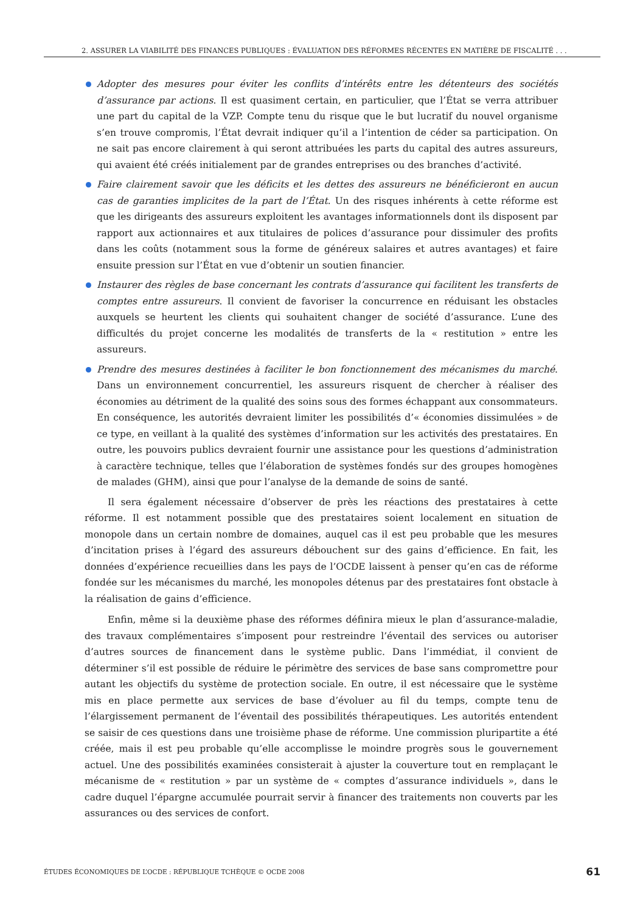2. ASSURER LA VIABILITÉ DES FINANCES PUBLIQUES : ÉVALUATION DES RÉFORMES RÉCENTES EN MATIÈRE DE FISCALITÉ . . .
Adopter des mesures pour éviter les conflits d’intérêts entre les détenteurs des sociétés d’assurance par actions. Il est quasiment certain, en particulier, que l’État se verra attribuer une part du capital de la VZP. Compte tenu du risque que le but lucratif du nouvel organisme s’en trouve compromis, l’État devrait indiquer qu’il a l’intention de céder sa participation. On ne sait pas encore clairement à qui seront attribuées les parts du capital des autres assureurs, qui avaient été créés initialement par de grandes entreprises ou des branches d’activité.
Faire clairement savoir que les déficits et les dettes des assureurs ne bénéficieront en aucun cas de garanties implicites de la part de l’État. Un des risques inhérents à cette réforme est que les dirigeants des assureurs exploitent les avantages informationnels dont ils disposent par rapport aux actionnaires et aux titulaires de polices d’assurance pour dissimuler des profits dans les coûts (notamment sous la forme de généreux salaires et autres avantages) et faire ensuite pression sur l’État en vue d’obtenir un soutien financier.
Instaurer des règles de base concernant les contrats d’assurance qui facilitent les transferts de comptes entre assureurs. Il convient de favoriser la concurrence en réduisant les obstacles auxquels se heurtent les clients qui souhaitent changer de société d’assurance. L’une des difficultés du projet concerne les modalités de transferts de la « restitution » entre les assureurs.
Prendre des mesures destinées à faciliter le bon fonctionnement des mécanismes du marché. Dans un environnement concurrentiel, les assureurs risquent de chercher à réaliser des économies au détriment de la qualité des soins sous des formes échappant aux consommateurs. En conséquence, les autorités devraient limiter les possibilités d’« économies dissimulées » de ce type, en veillant à la qualité des systèmes d’information sur les activités des prestataires. En outre, les pouvoirs publics devraient fournir une assistance pour les questions d’administration à caractère technique, telles que l’élaboration de systèmes fondés sur des groupes homogènes de malades (GHM), ainsi que pour l’analyse de la demande de soins de santé.
Il sera également nécessaire d’observer de près les réactions des prestataires à cette réforme. Il est notamment possible que des prestataires soient localement en situation de monopole dans un certain nombre de domaines, auquel cas il est peu probable que les mesures d’incitation prises à l’égard des assureurs débouchent sur des gains d’efficience. En fait, les données d’expérience recueillies dans les pays de l’OCDE laissent à penser qu’en cas de réforme fondée sur les mécanismes du marché, les monopoles détenus par des prestataires font obstacle à la réalisation de gains d’efficience.
Enfin, même si la deuxième phase des réformes définira mieux le plan d’assurance-maladie, des travaux complémentaires s’imposent pour restreindre l’éventail des services ou autoriser d’autres sources de financement dans le système public. Dans l’immédiat, il convient de déterminer s’il est possible de réduire le périmètre des services de base sans compromettre pour autant les objectifs du système de protection sociale. En outre, il est nécessaire que le système mis en place permette aux services de base d’évoluer au fil du temps, compte tenu de l’élargissement permanent de l’éventail des possibilités thérapeutiques. Les autorités entendent se saisir de ces questions dans une troisième phase de réforme. Une commission pluripartite a été créée, mais il est peu probable qu’elle accomplisse le moindre progrès sous le gouvernement actuel. Une des possibilités examinées consisterait à ajuster la couverture tout en remplaçant le mécanisme de « restitution » par un système de « comptes d’assurance individuels », dans le cadre duquel l’épargne accumulée pourrait servir à financer des traitements non couverts par les assurances ou des services de confort.
ÉTUDES ÉCONOMIQUES DE L’OCDE : RÉPUBLIQUE TCHÈQUE © OCDE 2008 61